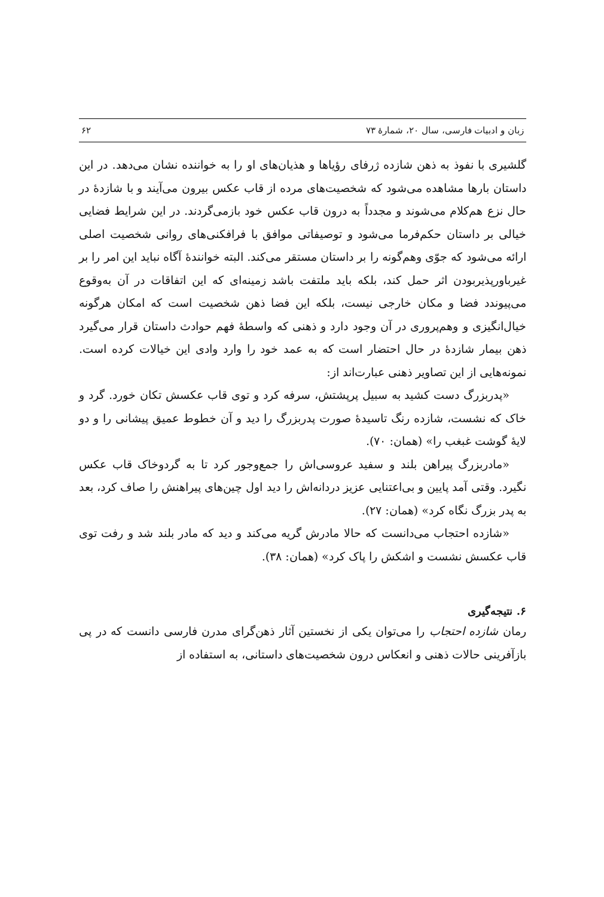زبان و ادبیات فارسی، سال ۲۰، شمارهٔ ۷۳ ۶۲
گلشیری با نفوذ به ذهن شازده ژرفای رؤیاها و هذیان‌های او را به خواننده نشان می‌دهد. در این داستان بارها مشاهده می‌شود که شخصیت‌های مرده از قاب عکس بیرون می‌آیند و با شازدهٔ در حال نزع هم‌کلام می‌شوند و مجدداً به درون قاب عکس خود بازمی‌گردند. در این شرایط فضایی خیالی بر داستان حکم‌فرما می‌شود و توصیفاتی موافق با فرافکنی‌های روانی شخصیت اصلی ارائه می‌شود که جوّی وهم‌گونه را بر داستان مستقر می‌کند. البته خوانندهٔ آگاه نباید این امر را بر غیرباورپذیربودن اثر حمل کند، بلکه باید ملتفت باشد زمینه‌ای که این اتفاقات در آن به‌وقوع می‌پیوندد فضا و مکان خارجی نیست، بلکه این فضا ذهن شخصیت است که امکان هرگونه خیال‌انگیزی و وهم‌پروری در آن وجود دارد و ذهنی که واسطهٔ فهم حوادث داستان قرار می‌گیرد ذهن بیمار شازدهٔ در حال احتضار است که به عمد خود را وارد وادی این خیالات کرده است. نمونه‌هایی از این تصاویر ذهنی عبارت‌اند از:
«پدربزرگ دست کشید به سبیل پرپشتش، سرفه کرد و توی قاب عکسش تکان خورد. گرد و خاک که نشست، شازده رنگ تاسیدهٔ صورت پدربزرگ را دید و آن خطوط عمیق پیشانی را و دو لایهٔ گوشت غبغب را» (همان: ۷۰).
«مادربزرگ پیراهن بلند و سفید عروسی‌اش را جمع‌وجور کرد تا به گردوخاک قاب عکس نگیرد. وقتی آمد پایین و بی‌اعتنایی عزیز دردانه‌اش را دید اول چین‌های پیراهنش را صاف کرد، بعد به پدر بزرگ نگاه کرد» (همان: ۲۷).
«شازده احتجاب می‌دانست که حالا مادرش گریه می‌کند و دید که مادر بلند شد و رفت توی قاب عکسش نشست و اشکش را پاک کرد» (همان: ۳۸).
۶. نتیجه‌گیری
رمان شازده احتجاب را می‌توان یکی از نخستین آثار ذهن‌گرای مدرن فارسی دانست که در پی بازآفرینی حالات ذهنی و انعکاس درون شخصیت‌های داستانی، به استفاده از